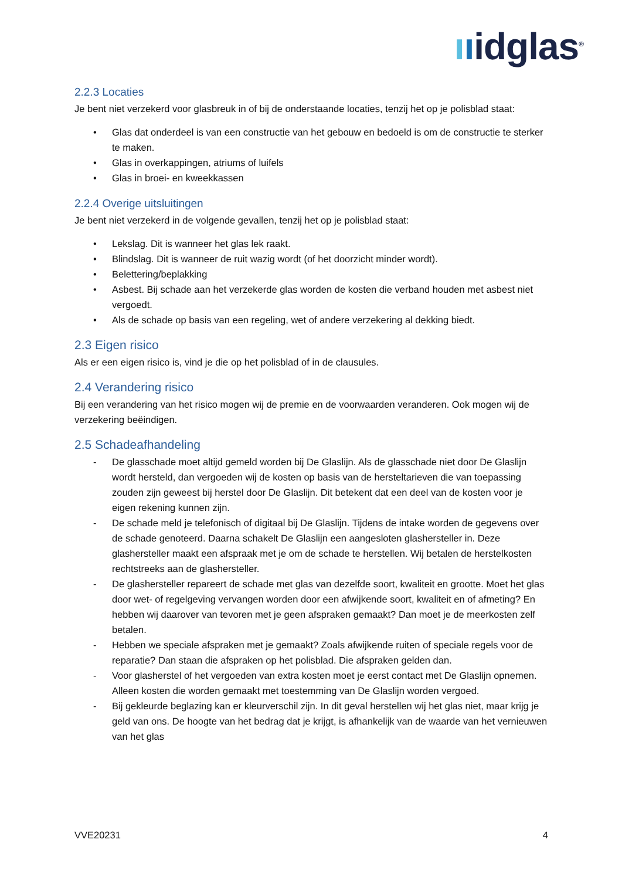ııidglas<sup>®</sup>
2.2.3 Locaties
Je bent niet verzekerd voor glasbreuk in of bij de onderstaande locaties, tenzij het op je polisblad staat:
• Glas dat onderdeel is van een constructie van het gebouw en bedoeld is om de constructie te sterker te maken.
• Glas in overkappingen, atriums of luifels
• Glas in broei- en kweekkassen
2.2.4 Overige uitsluitingen
Je bent niet verzekerd in de volgende gevallen, tenzij het op je polisblad staat:
• Lekslag. Dit is wanneer het glas lek raakt.
• Blindslag. Dit is wanneer de ruit wazig wordt (of het doorzicht minder wordt).
• Belettering/beplakking
• Asbest. Bij schade aan het verzekerde glas worden de kosten die verband houden met asbest niet vergoedt.
• Als de schade op basis van een regeling, wet of andere verzekering al dekking biedt.
2.3 Eigen risico
Als er een eigen risico is, vind je die op het polisblad of in de clausules.
2.4 Verandering risico
Bij een verandering van het risico mogen wij de premie en de voorwaarden veranderen. Ook mogen wij de verzekering beëindigen.
2.5 Schadeafhandeling
- De glasschade moet altijd gemeld worden bij De Glaslijn. Als de glasschade niet door De Glaslijn wordt hersteld, dan vergoeden wij de kosten op basis van de hersteltarieven die van toepassing zouden zijn geweest bij herstel door De Glaslijn. Dit betekent dat een deel van de kosten voor je eigen rekening kunnen zijn.
- De schade meld je telefonisch of digitaal bij De Glaslijn. Tijdens de intake worden de gegevens over de schade genoteerd. Daarna schakelt De Glaslijn een aangesloten glashersteller in. Deze glashersteller maakt een afspraak met je om de schade te herstellen. Wij betalen de herstelkosten rechtstreeks aan de glashersteller.
- De glashersteller repareert de schade met glas van dezelfde soort, kwaliteit en grootte. Moet het glas door wet- of regelgeving vervangen worden door een afwijkende soort, kwaliteit en of afmeting? En hebben wij daarover van tevoren met je geen afspraken gemaakt? Dan moet je de meerkosten zelf betalen.
- Hebben we speciale afspraken met je gemaakt? Zoals afwijkende ruiten of speciale regels voor de reparatie? Dan staan die afspraken op het polisblad. Die afspraken gelden dan.
- Voor glasherstel of het vergoeden van extra kosten moet je eerst contact met De Glaslijn opnemen. Alleen kosten die worden gemaakt met toestemming van De Glaslijn worden vergoed.
- Bij gekleurde beglazing kan er kleurverschil zijn. In dit geval herstellen wij het glas niet, maar krijg je geld van ons. De hoogte van het bedrag dat je krijgt, is afhankelijk van de waarde van het vernieuwen van het glas
VVE20231 4